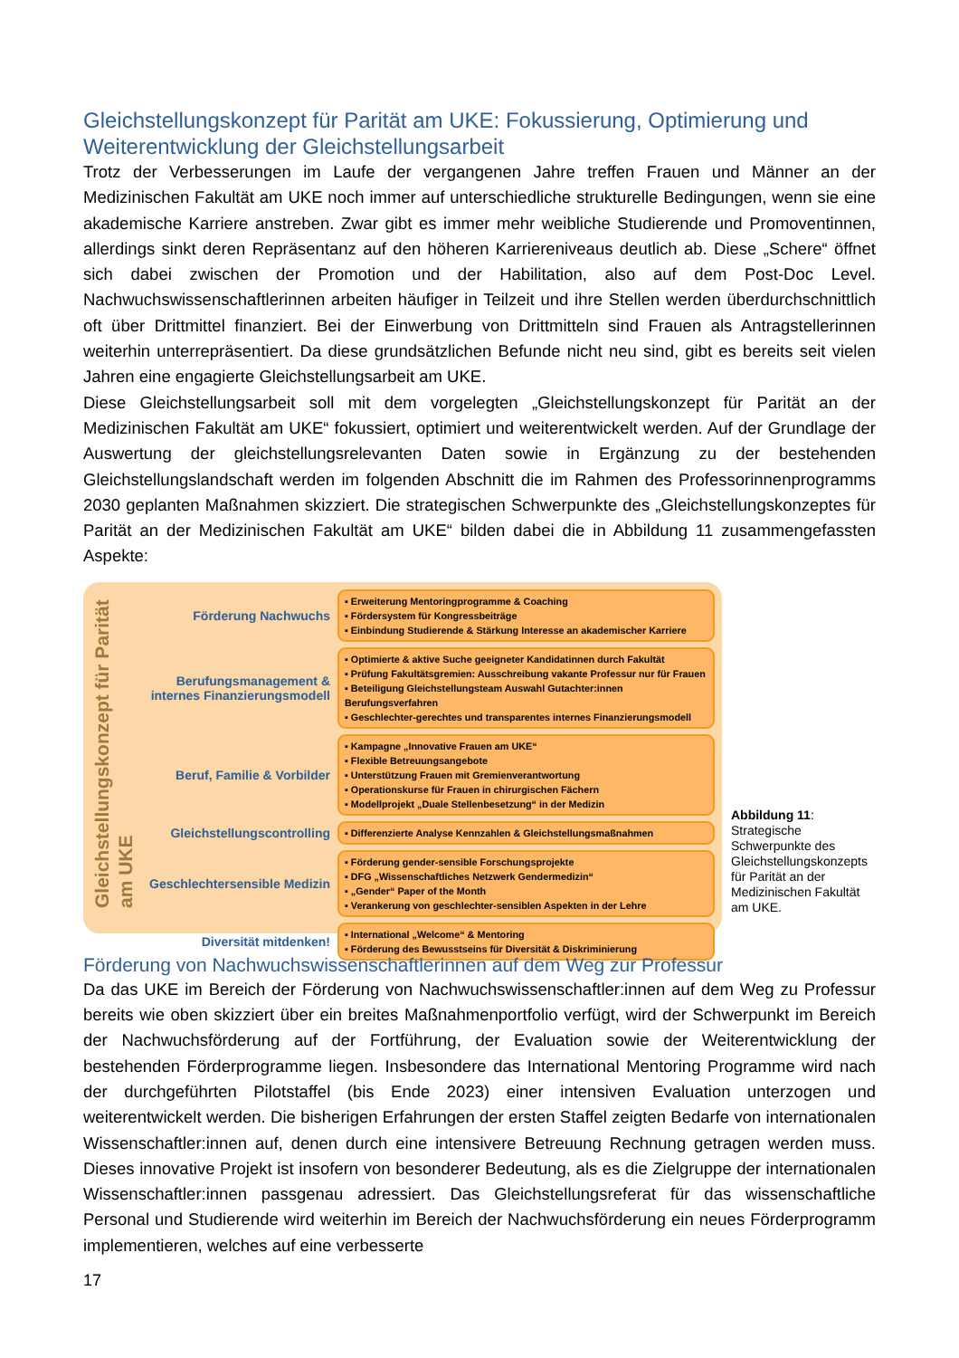Gleichstellungskonzept für Parität am UKE: Fokussierung, Optimierung und Weiterentwicklung der Gleichstellungsarbeit
Trotz der Verbesserungen im Laufe der vergangenen Jahre treffen Frauen und Männer an der Medizinischen Fakultät am UKE noch immer auf unterschiedliche strukturelle Bedingungen, wenn sie eine akademische Karriere anstreben. Zwar gibt es immer mehr weibliche Studierende und Promoventinnen, allerdings sinkt deren Repräsentanz auf den höheren Karriereniveaus deutlich ab. Diese „Schere“ öffnet sich dabei zwischen der Promotion und der Habilitation, also auf dem Post-Doc Level. Nachwuchswissenschaftlerinnen arbeiten häufiger in Teilzeit und ihre Stellen werden überdurchschnittlich oft über Drittmittel finanziert. Bei der Einwerbung von Drittmitteln sind Frauen als Antragstellerinnen weiterhin unterrepräsentiert. Da diese grundsätzlichen Befunde nicht neu sind, gibt es bereits seit vielen Jahren eine engagierte Gleichstellungsarbeit am UKE.
Diese Gleichstellungsarbeit soll mit dem vorgelegten „Gleichstellungskonzept für Parität an der Medizinischen Fakultät am UKE“ fokussiert, optimiert und weiterentwickelt werden. Auf der Grundlage der Auswertung der gleichstellungsrelevanten Daten sowie in Ergänzung zu der bestehenden Gleichstellungslandschaft werden im folgenden Abschnitt die im Rahmen des Professorinnenprogramms 2030 geplanten Maßnahmen skizziert. Die strategischen Schwerpunkte des „Gleichstellungskonzeptes für Parität an der Medizinischen Fakultät am UKE“ bilden dabei die in Abbildung 11 zusammengefassten Aspekte:
Gleichstellungskonzept für Parität am UKE
Förderung Nachwuchs
▪ Erweiterung Mentoringprogramme & Coaching
▪ Fördersystem für Kongressbeiträge
▪ Einbindung Studierende & Stärkung Interesse an akademischer Karriere
Berufungsmanagement & internes Finanzierungsmodell
▪ Optimierte & aktive Suche geeigneter Kandidatinnen durch Fakultät
▪ Prüfung Fakultätsgremien: Ausschreibung vakante Professur nur für Frauen
▪ Beteiligung Gleichstellungsteam Auswahl Gutachter:innen Berufungsverfahren
▪ Geschlechter-gerechtes und transparentes internes Finanzierungsmodell
Beruf, Familie & Vorbilder
▪ Kampagne „Innovative Frauen am UKE“
▪ Flexible Betreuungsangebote
▪ Unterstützung Frauen mit Gremienverantwortung
▪ Operationskurse für Frauen in chirurgischen Fächern
▪ Modellprojekt „Duale Stellenbesetzung“ in der Medizin
Gleichstellungscontrolling
▪ Differenzierte Analyse Kennzahlen & Gleichstellungsmaßnahmen
Geschlechtersensible Medizin
▪ Förderung gender-sensible Forschungsprojekte
▪ DFG „Wissenschaftliches Netzwerk Gendermedizin“
▪ „Gender“ Paper of the Month
▪ Verankerung von geschlechter-sensiblen Aspekten in der Lehre
Diversität mitdenken!
▪ International „Welcome“ & Mentoring
▪ Förderung des Bewusstseins für Diversität & Diskriminierung
Abbildung 11: Strategische Schwerpunkte des Gleichstellungskonzepts für Parität an der Medizinischen Fakultät am UKE.
Förderung von Nachwuchswissenschaftlerinnen auf dem Weg zur Professur
Da das UKE im Bereich der Förderung von Nachwuchswissenschaftler:innen auf dem Weg zu Professur bereits wie oben skizziert über ein breites Maßnahmenportfolio verfügt, wird der Schwerpunkt im Bereich der Nachwuchsförderung auf der Fortführung, der Evaluation sowie der Weiterentwicklung der bestehenden Förderprogramme liegen. Insbesondere das International Mentoring Programme wird nach der durchgeführten Pilotstaffel (bis Ende 2023) einer intensiven Evaluation unterzogen und weiterentwickelt werden. Die bisherigen Erfahrungen der ersten Staffel zeigten Bedarfe von internationalen Wissenschaftler:innen auf, denen durch eine intensivere Betreuung Rechnung getragen werden muss. Dieses innovative Projekt ist insofern von besonderer Bedeutung, als es die Zielgruppe der internationalen Wissenschaftler:innen passgenau adressiert. Das Gleichstellungsreferat für das wissenschaftliche Personal und Studierende wird weiterhin im Bereich der Nachwuchsförderung ein neues Förderprogramm implementieren, welches auf eine verbesserte
17